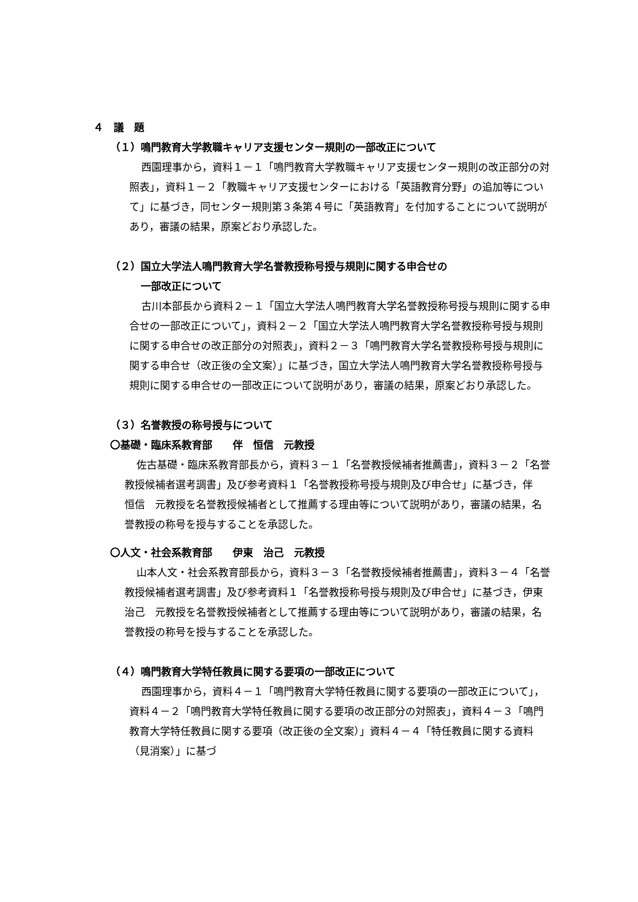４　議　題
（１）鳴門教育大学教職キャリア支援センター規則の一部改正について
西園理事から，資料１－１「鳴門教育大学教職キャリア支援センター規則の改正部分の対照表」，資料１－２「教職キャリア支援センターにおける「英語教育分野」の追加等について」に基づき，同センター規則第３条第４号に「英語教育」を付加することについて説明があり，審議の結果，原案どおり承認した。
（２）国立大学法人鳴門教育大学名誉教授称号授与規則に関する申合せの
　　　一部改正について
古川本部長から資料２－１「国立大学法人鳴門教育大学名誉教授称号授与規則に関する申合せの一部改正について」，資料２－２「国立大学法人鳴門教育大学名誉教授称号授与規則に関する申合せの改正部分の対照表」，資料２－３「鳴門教育大学名誉教授称号授与規則に関する申合せ（改正後の全文案）」に基づき，国立大学法人鳴門教育大学名誉教授称号授与規則に関する申合せの一部改正について説明があり，審議の結果，原案どおり承認した。
（３）名誉教授の称号授与について
〇基礎・臨床系教育部　　伴　恒信　元教授
佐古基礎・臨床系教育部長から，資料３－１「名誉教授候補者推薦書」，資料３－２「名誉教授候補者選考調書」及び参考資料１「名誉教授称号授与規則及び申合せ」に基づき，伴　恒信　元教授を名誉教授候補者として推薦する理由等について説明があり，審議の結果，名誉教授の称号を授与することを承認した。
〇人文・社会系教育部　　伊東　治己　元教授
山本人文・社会系教育部長から，資料３－３「名誉教授候補者推薦書」，資料３－４「名誉教授候補者選考調書」及び参考資料１「名誉教授称号授与規則及び申合せ」に基づき，伊東　治己　元教授を名誉教授候補者として推薦する理由等について説明があり，審議の結果，名誉教授の称号を授与することを承認した。
（４）鳴門教育大学特任教員に関する要項の一部改正について
西園理事から，資料４－１「鳴門教育大学特任教員に関する要項の一部改正について」，資料４－２「鳴門教育大学特任教員に関する要項の改正部分の対照表」，資料４－３「鳴門教育大学特任教員に関する要項（改正後の全文案）」資料４－４「特任教員に関する資料（見消案）」に基づ